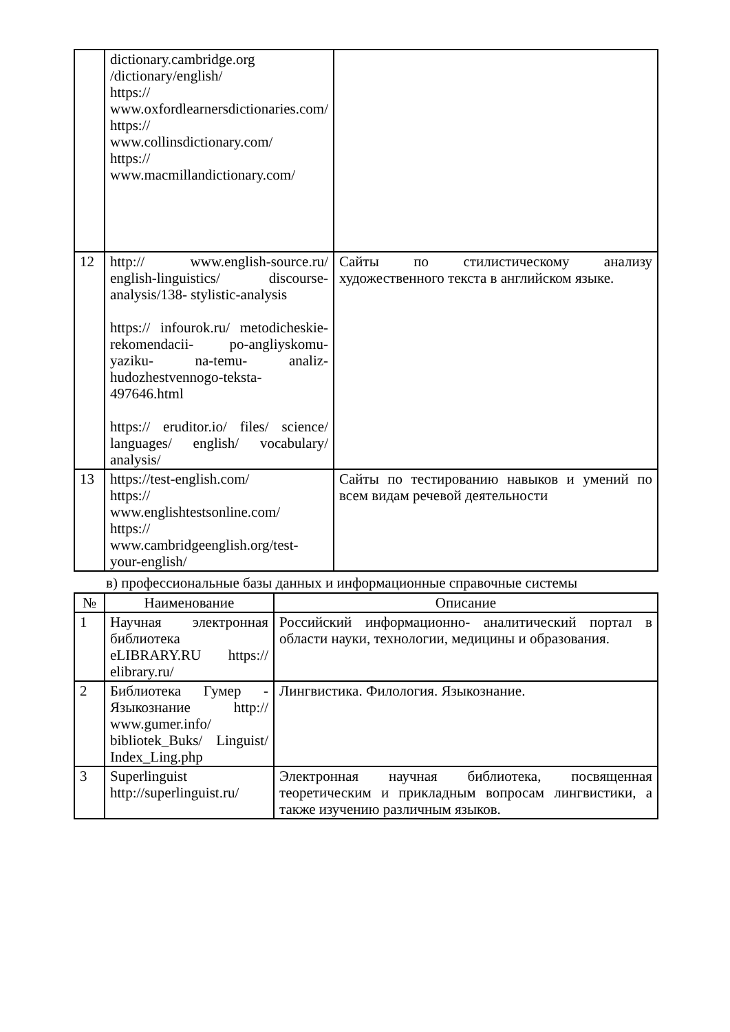| | dictionary.cambridge.org /dictionary/english/ https:// www.oxfordlearnersdictionaries.com/ https:// www.collinsdictionary.com/ https:// www.macmillandictionary.com/ | |
| 12 | http:// www.english-source.ru/ english-linguistics/ discourse-analysis/138- stylistic-analysis https:// infourok.ru/ metodicheskie-rekomendacii- po-angliyskomu- yaziku- na-temu- analiz-hudozhestvennogo-teksta-497646.html https:// eruditor.io/ files/ science/ languages/ english/ vocabulary/ analysis/ | Сайты по стилистическому анализу художественного текста в английском языке. |
| 13 | https://test-english.com/ https:// www.englishtestsonline.com/ https:// www.cambridgeenglish.org/test-your-english/ | Сайты по тестированию навыков и умений по всем видам речевой деятельности |
в) профессиональные базы данных и информационные справочные системы
| № | Наименование | Описание |
| --- | --- | --- |
| 1 | Научная электронная библиотека eLIBRARY.RU https:// elibrary.ru/ | Российский информационно- аналитический портал в области науки, технологии, медицины и образования. |
| 2 | Библиотека Гумер - Языкознание http:// www.gumer.info/ bibliotek_Buks/ Linguist/ Index_Ling.php | Лингвистика. Филология. Языкознание. |
| 3 | Superlinguist http://superlinguist.ru/ | Электронная научная библиотека, посвященная теоретическим и прикладным вопросам лингвистики, а также изучению различным языков. |